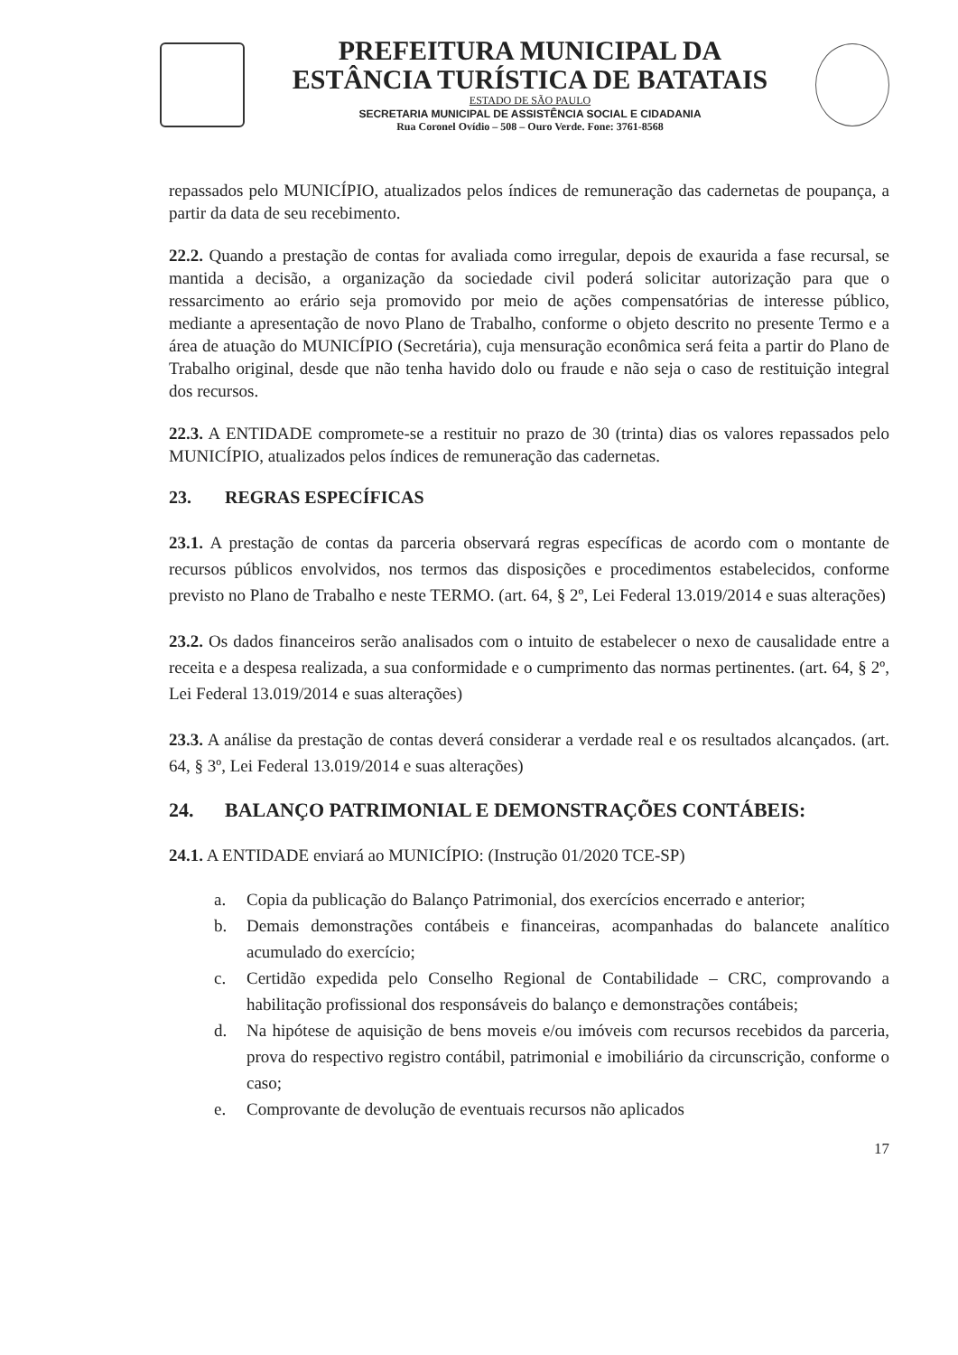PREFEITURA MUNICIPAL DA
ESTÂNCIA TURÍSTICA DE BATATAIS
ESTADO DE SÃO PAULO
SECRETARIA MUNICIPAL DE ASSISTÊNCIA SOCIAL E CIDADANIA
Rua Coronel Ovídio – 508 – Ouro Verde. Fone: 3761-8568
repassados pelo MUNICÍPIO, atualizados pelos índices de remuneração das cadernetas de poupança, a partir da data de seu recebimento.
22.2. Quando a prestação de contas for avaliada como irregular, depois de exaurida a fase recursal, se mantida a decisão, a organização da sociedade civil poderá solicitar autorização para que o ressarcimento ao erário seja promovido por meio de ações compensatórias de interesse público, mediante a apresentação de novo Plano de Trabalho, conforme o objeto descrito no presente Termo e a área de atuação do MUNICÍPIO (Secretária), cuja mensuração econômica será feita a partir do Plano de Trabalho original, desde que não tenha havido dolo ou fraude e não seja o caso de restituição integral dos recursos.
22.3. A ENTIDADE compromete-se a restituir no prazo de 30 (trinta) dias os valores repassados pelo MUNICÍPIO, atualizados pelos índices de remuneração das cadernetas.
23. REGRAS ESPECÍFICAS
23.1. A prestação de contas da parceria observará regras específicas de acordo com o montante de recursos públicos envolvidos, nos termos das disposições e procedimentos estabelecidos, conforme previsto no Plano de Trabalho e neste TERMO. (art. 64, § 2º, Lei Federal 13.019/2014 e suas alterações)
23.2. Os dados financeiros serão analisados com o intuito de estabelecer o nexo de causalidade entre a receita e a despesa realizada, a sua conformidade e o cumprimento das normas pertinentes. (art. 64, § 2º, Lei Federal 13.019/2014 e suas alterações)
23.3. A análise da prestação de contas deverá considerar a verdade real e os resultados alcançados. (art. 64, § 3º, Lei Federal 13.019/2014 e suas alterações)
24. BALANÇO PATRIMONIAL E DEMONSTRAÇÕES CONTÁBEIS:
24.1. A ENTIDADE enviará ao MUNICÍPIO: (Instrução 01/2020 TCE-SP)
a. Copia da publicação do Balanço Patrimonial, dos exercícios encerrado e anterior;
b. Demais demonstrações contábeis e financeiras, acompanhadas do balancete analítico acumulado do exercício;
c. Certidão expedida pelo Conselho Regional de Contabilidade – CRC, comprovando a habilitação profissional dos responsáveis do balanço e demonstrações contábeis;
d. Na hipótese de aquisição de bens moveis e/ou imóveis com recursos recebidos da parceria, prova do respectivo registro contábil, patrimonial e imobiliário da circunscrição, conforme o caso;
e. Comprovante de devolução de eventuais recursos não aplicados
17